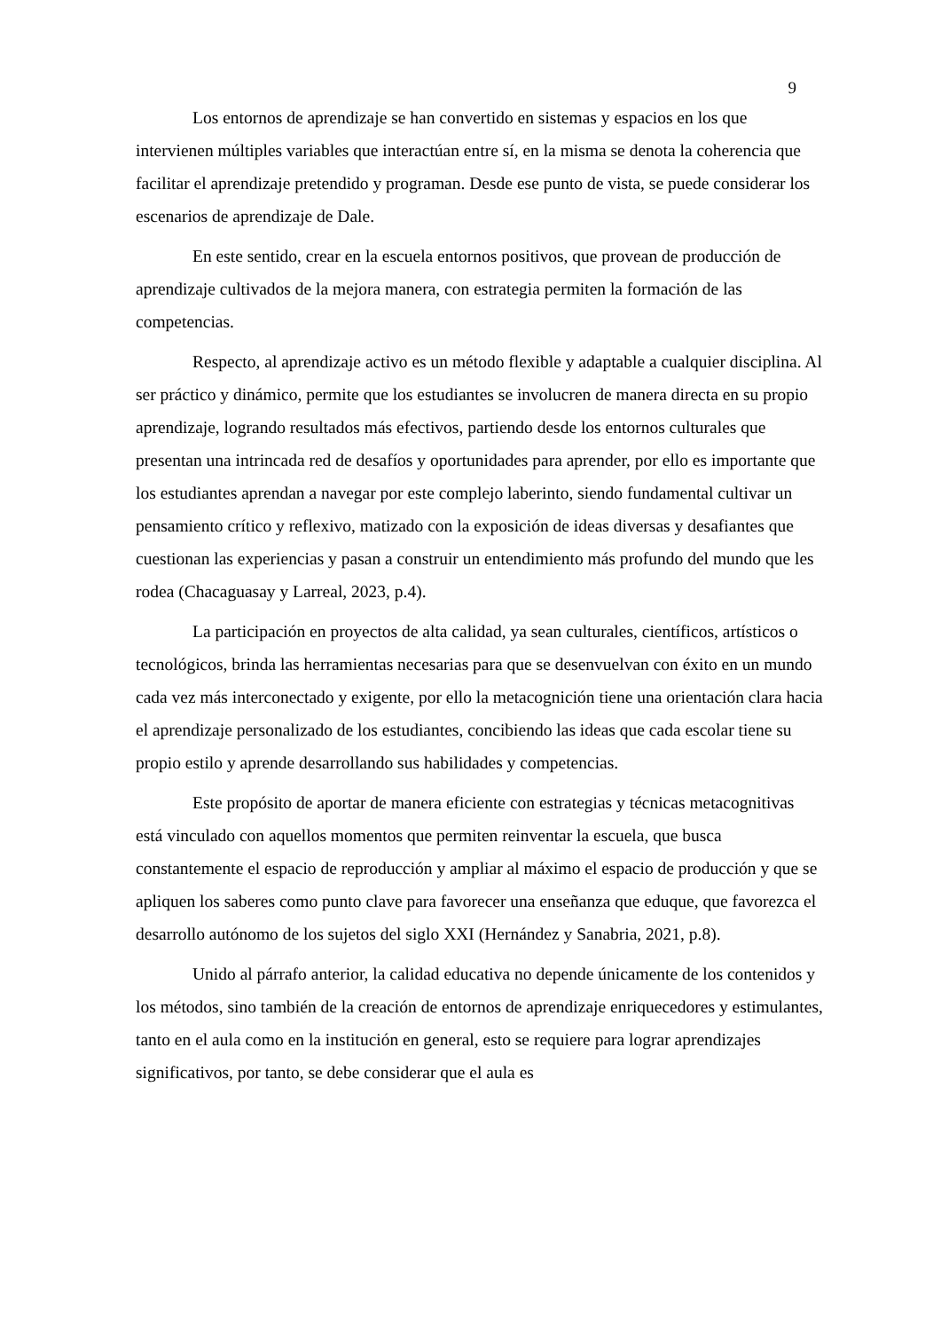9
Los entornos de aprendizaje se han convertido en sistemas y espacios en los que intervienen múltiples variables que interactúan entre sí, en la misma se denota la coherencia que facilitar el aprendizaje pretendido y programan. Desde ese punto de vista, se puede considerar los escenarios de aprendizaje de Dale.
En este sentido, crear en la escuela entornos positivos, que provean de producción de aprendizaje cultivados de la mejora manera, con estrategia permiten la formación de las competencias.
Respecto, al aprendizaje activo es un método flexible y adaptable a cualquier disciplina. Al ser práctico y dinámico, permite que los estudiantes se involucren de manera directa en su propio aprendizaje, logrando resultados más efectivos, partiendo desde los entornos culturales que presentan una intrincada red de desafíos y oportunidades para aprender, por ello es importante que los estudiantes aprendan a navegar por este complejo laberinto, siendo fundamental cultivar un pensamiento crítico y reflexivo, matizado con la exposición de ideas diversas y desafiantes que cuestionan las experiencias y pasan a construir un entendimiento más profundo del mundo que les rodea (Chacaguasay y Larreal, 2023, p.4).
La participación en proyectos de alta calidad, ya sean culturales, científicos, artísticos o tecnológicos, brinda las herramientas necesarias para que se desenvuelvan con éxito en un mundo cada vez más interconectado y exigente, por ello la metacognición tiene una orientación clara hacia el aprendizaje personalizado de los estudiantes, concibiendo las ideas que cada escolar tiene su propio estilo y aprende desarrollando sus habilidades y competencias.
Este propósito de aportar de manera eficiente con estrategias y técnicas metacognitivas está vinculado con aquellos momentos que permiten reinventar la escuela, que busca constantemente el espacio de reproducción y ampliar al máximo el espacio de producción y que se apliquen los saberes como punto clave para favorecer una enseñanza que eduque, que favorezca el desarrollo autónomo de los sujetos del siglo XXI (Hernández y Sanabria, 2021, p.8).
Unido al párrafo anterior, la calidad educativa no depende únicamente de los contenidos y los métodos, sino también de la creación de entornos de aprendizaje enriquecedores y estimulantes, tanto en el aula como en la institución en general, esto se requiere para lograr aprendizajes significativos, por tanto, se debe considerar que el aula es